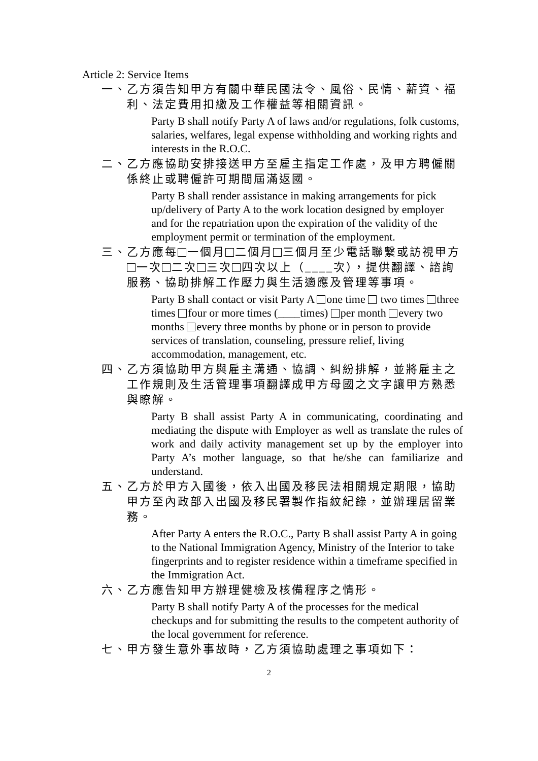Article 2: Service Items
一、乙方須告知甲方有關中華民國法令、風俗、民情、薪資、福利、法定費用扣繳及工作權益等相關資訊。
Party B shall notify Party A of laws and/or regulations, folk customs, salaries, welfares, legal expense withholding and working rights and interests in the R.O.C.
二、乙方應協助安排接送甲方至雇主指定工作處，及甲方聘僱關係終止或聘僱許可期間屆滿返國。
Party B shall render assistance in making arrangements for pick up/delivery of Party A to the work location designed by employer and for the repatriation upon the expiration of the validity of the employment permit or termination of the employment.
三、乙方應每 一個月 二個月 三個月至少電話聯繫或訪視甲方 一次 二次 三次 四次以上（____次），提供翻譯、諮詢服務、協助排解工作壓力與生活適應及管理等事項。
Party B shall contact or visit Party A one time two times three times four or more times (____times) per month every two months every three months by phone or in person to provide services of translation, counseling, pressure relief, living accommodation, management, etc.
四、乙方須協助甲方與雇主溝通、協調、糾紛排解，並將雇主之工作規則及生活管理事項翻譯成甲方母國之文字讓甲方熟悉與瞭解。
Party B shall assist Party A in communicating, coordinating and mediating the dispute with Employer as well as translate the rules of work and daily activity management set up by the employer into Party A’s mother language, so that he/she can familiarize and understand.
五、乙方於甲方入國後，依入出國及移民法相關規定期限，協助甲方至內政部入出國及移民署製作指紋紀錄，並辦理居留業務。
After Party A enters the R.O.C., Party B shall assist Party A in going to the National Immigration Agency, Ministry of the Interior to take fingerprints and to register residence within a timeframe specified in the Immigration Act.
六、乙方應告知甲方辦理健檢及核備程序之情形。
Party B shall notify Party A of the processes for the medical checkups and for submitting the results to the competent authority of the local government for reference.
七、甲方發生意外事故時，乙方須協助處理之事項如下：
2